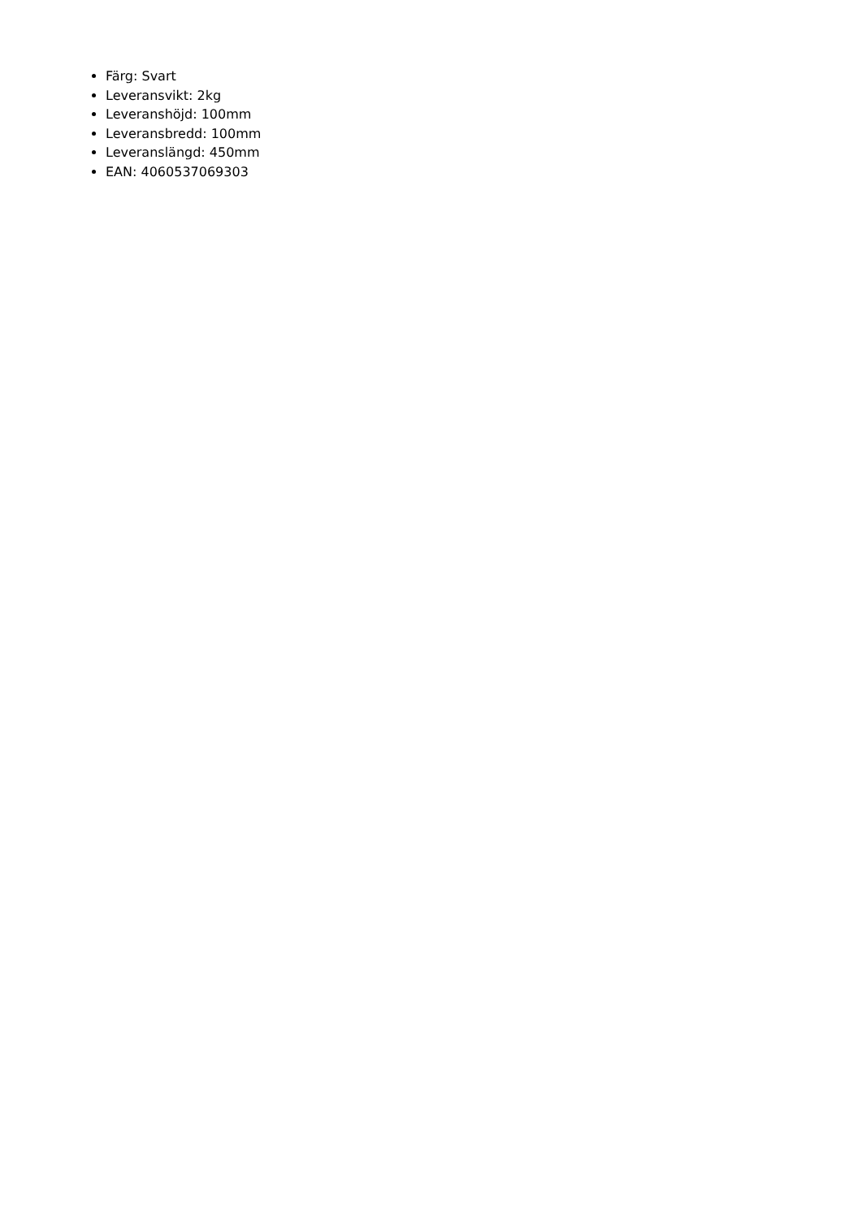Färg: Svart
Leveransvikt: 2kg
Leveranshöjd: 100mm
Leveransbredd: 100mm
Leveranslängd: 450mm
EAN: 4060537069303